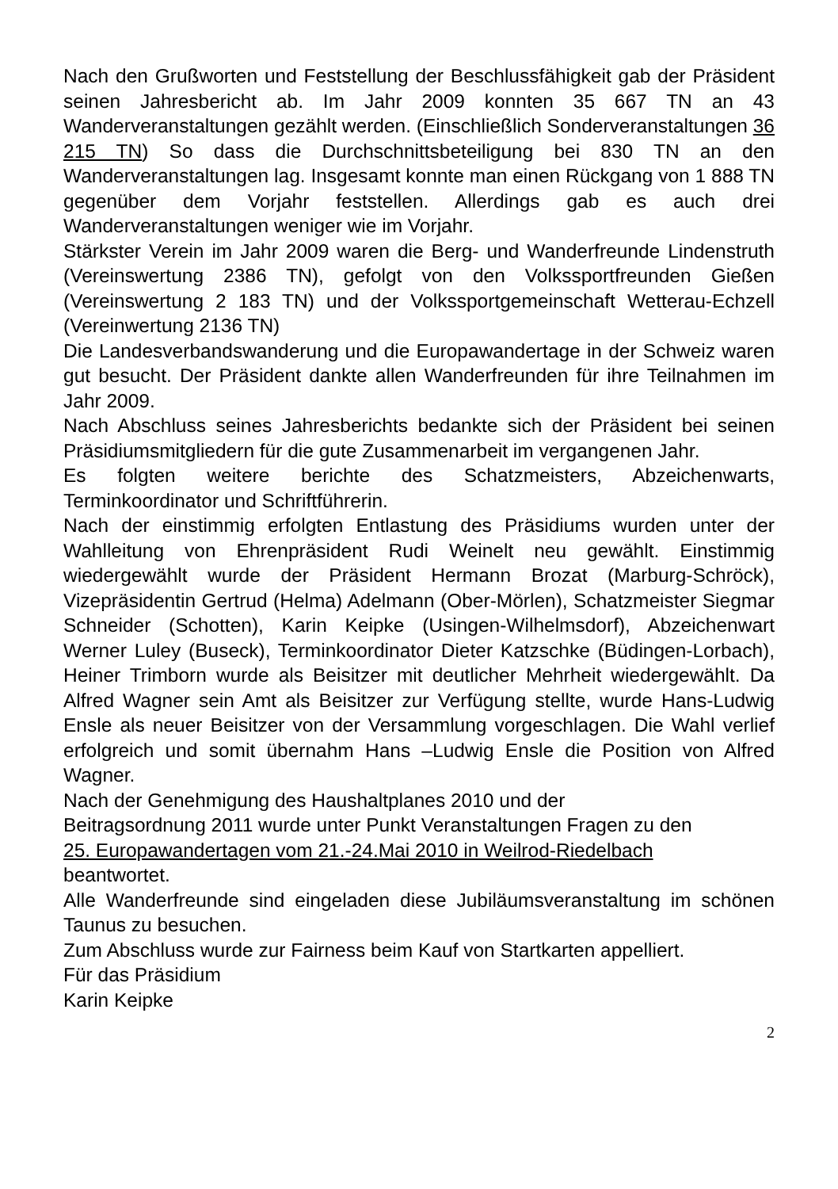Nach den Grußworten und Feststellung der Beschlussfähigkeit gab der Präsident seinen Jahresbericht ab. Im Jahr 2009 konnten 35 667 TN an 43 Wanderveranstaltungen gezählt werden. (Einschließlich Sonderveranstaltungen 36 215 TN) So dass die Durchschnittsbeteiligung bei 830 TN an den Wanderveranstaltungen lag. Insgesamt konnte man einen Rückgang von 1 888 TN gegenüber dem Vorjahr feststellen. Allerdings gab es auch drei Wanderveranstaltungen weniger wie im Vorjahr.
Stärkster Verein im Jahr 2009 waren die Berg- und Wanderfreunde Lindenstruth (Vereinswertung 2386 TN), gefolgt von den Volkssportfreunden Gießen (Vereinswertung 2 183 TN) und der Volkssportgemeinschaft Wetterau-Echzell (Vereinwertung 2136 TN)
Die Landesverbandswanderung und die Europawandertage in der Schweiz waren gut besucht. Der Präsident dankte allen Wanderfreunden für ihre Teilnahmen im Jahr 2009.
Nach Abschluss seines Jahresberichts bedankte sich der Präsident bei seinen Präsidiumsmitgliedern für die gute Zusammenarbeit im vergangenen Jahr.
Es folgten weitere berichte des Schatzmeisters, Abzeichenwarts, Terminkoordinator und Schriftführerin.
Nach der einstimmig erfolgten Entlastung des Präsidiums wurden unter der Wahlleitung von Ehrenpräsident Rudi Weinelt neu gewählt. Einstimmig wiedergewählt wurde der Präsident Hermann Brozat (Marburg-Schröck), Vizepräsidentin Gertrud (Helma) Adelmann (Ober-Mörlen), Schatzmeister Siegmar Schneider (Schotten), Karin Keipke (Usingen-Wilhelmsdorf), Abzeichenwart Werner Luley (Buseck), Terminkoordinator Dieter Katzschke (Büdingen-Lorbach), Heiner Trimborn wurde als Beisitzer mit deutlicher Mehrheit wiedergewählt. Da Alfred Wagner sein Amt als Beisitzer zur Verfügung stellte, wurde Hans-Ludwig Ensle als neuer Beisitzer von der Versammlung vorgeschlagen. Die Wahl verlief erfolgreich und somit übernahm Hans –Ludwig Ensle die Position von Alfred Wagner.
Nach der Genehmigung des Haushaltplanes 2010 und der
Beitragsordnung 2011 wurde unter Punkt Veranstaltungen Fragen zu den
25. Europawandertagen vom 21.-24.Mai 2010 in Weilrod-Riedelbach
beantwortet.
Alle Wanderfreunde sind eingeladen diese Jubiläumsveranstaltung im schönen Taunus zu besuchen.
Zum Abschluss wurde zur Fairness beim Kauf von Startkarten appelliert.
Für das Präsidium
Karin Keipke
2